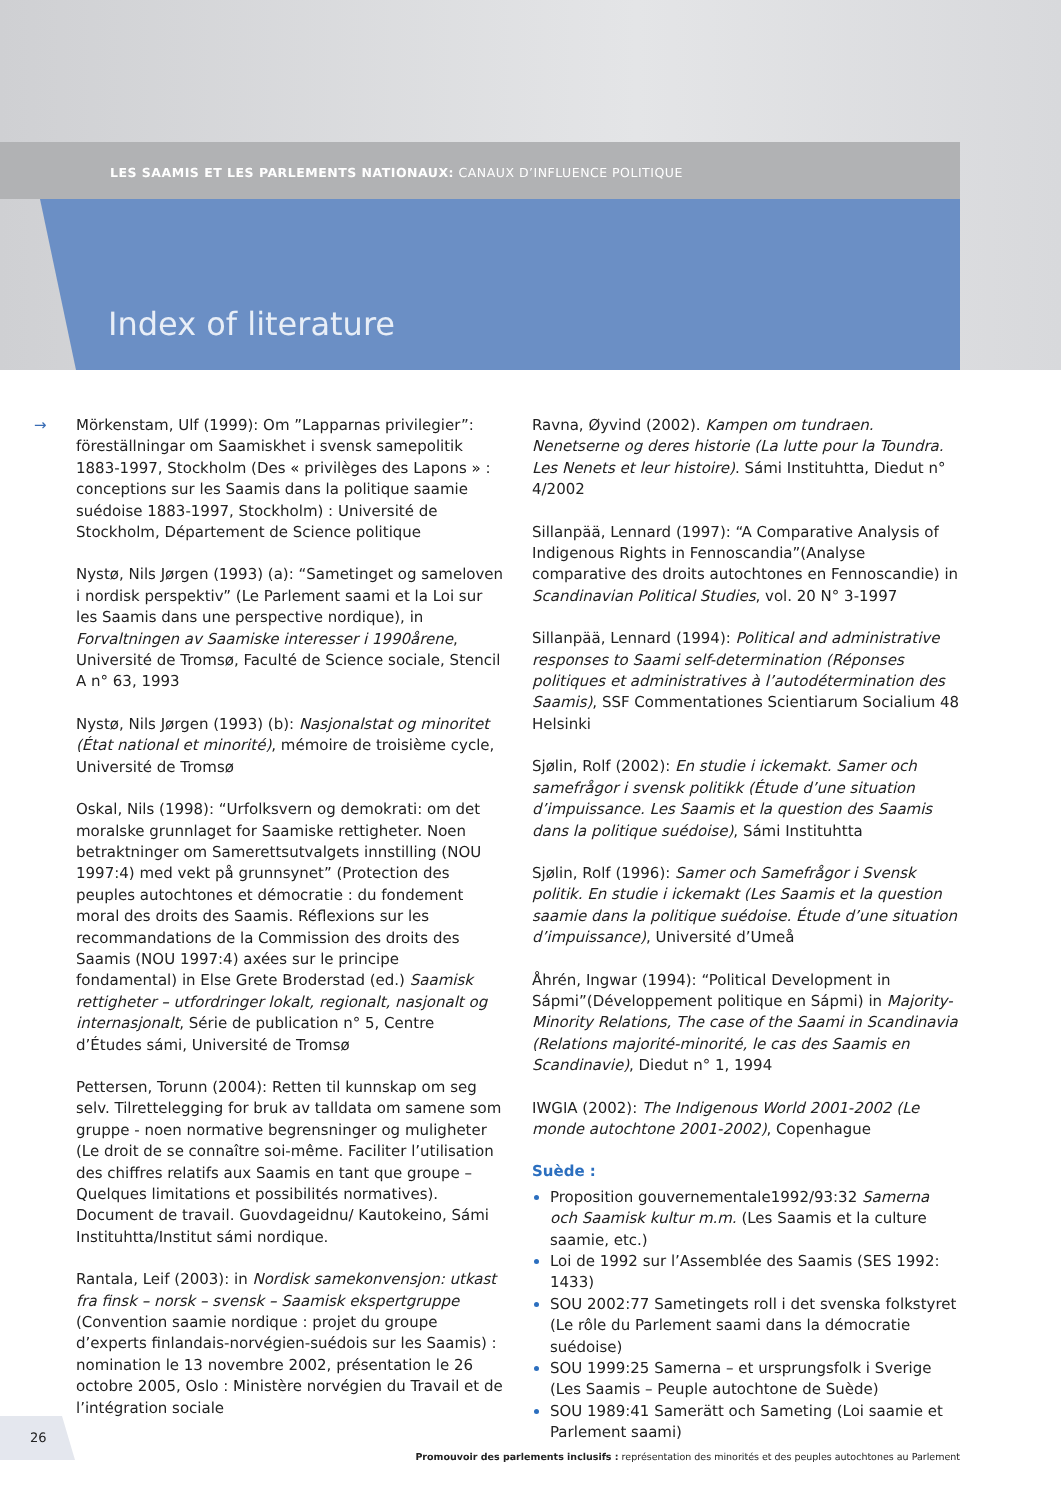LES SAAMIS ET LES PARLEMENTS NATIONAUX: CANAUX D’INFLUENCE POLITIQUE
Index of literature
→
Mörkenstam, Ulf (1999): Om ”Lapparnas privilegier”: föreställningar om Saamiskhet i svensk samepolitik 1883-1997, Stockholm (Des « privilèges des Lapons » : conceptions sur les Saamis dans la politique saamie suédoise 1883-1997, Stockholm) : Université de Stockholm, Département de Science politique
Nystø, Nils Jørgen (1993) (a): “Sametinget og sameloven i nordisk perspektiv” (Le Parlement saami et la Loi sur les Saamis dans une perspective nordique), in Forvaltningen av Saamiske interesser i 1990årene, Université de Tromsø, Faculté de Science sociale, Stencil A n° 63, 1993
Nystø, Nils Jørgen (1993) (b): Nasjonalstat og minoritet (État national et minorité), mémoire de troisième cycle, Université de Tromsø
Oskal, Nils (1998): “Urfolksvern og demokrati: om det moralske grunnlaget for Saamiske rettigheter. Noen betraktninger om Samerettsutvalgets innstilling (NOU 1997:4) med vekt på grunnsynet” (Protection des peuples autochtones et démocratie : du fondement moral des droits des Saamis. Réflexions sur les recommandations de la Commission des droits des Saamis (NOU 1997:4) axées sur le principe fondamental) in Else Grete Broderstad (ed.) Saamisk rettigheter – utfordringer lokalt, regionalt, nasjonalt og internasjonalt, Série de publication n° 5, Centre d’Études sámi, Université de Tromsø
Pettersen, Torunn (2004): Retten til kunnskap om seg selv. Tilrettelegging for bruk av talldata om samene som gruppe - noen normative begrensninger og muligheter (Le droit de se connaître soi-même. Faciliter l’utilisation des chiffres relatifs aux Saamis en tant que groupe – Quelques limitations et possibilités normatives). Document de travail. Guovdageidnu/ Kautokeino, Sámi Instituhtta/Institut sámi nordique.
Rantala, Leif (2003): in Nordisk samekonvensjon: utkast fra finsk – norsk – svensk – Saamisk ekspertgruppe (Convention saamie nordique : projet du groupe d’experts finlandais-norvégien-suédois sur les Saamis) : nomination le 13 novembre 2002, présentation le 26 octobre 2005, Oslo : Ministère norvégien du Travail et de l’intégration sociale
Ravna, Øyvind (2002). Kampen om tundraen. Nenetserne og deres historie (La lutte pour la Toundra. Les Nenets et leur histoire). Sámi Instituhtta, Diedut n° 4/2002
Sillanpää, Lennard (1997): “A Comparative Analysis of Indigenous Rights in Fennoscandia”(Analyse comparative des droits autochtones en Fennoscandie) in Scandinavian Political Studies, vol. 20 N° 3-1997
Sillanpää, Lennard (1994): Political and administrative responses to Saami self-determination (Réponses politiques et administratives à l’autodétermination des Saamis), SSF Commentationes Scientiarum Socialium 48 Helsinki
Sjølin, Rolf (2002): En studie i ickemakt. Samer och samefrågor i svensk politikk (Étude d’une situation d’impuissance. Les Saamis et la question des Saamis dans la politique suédoise), Sámi Instituhtta
Sjølin, Rolf (1996): Samer och Samefrågor i Svensk politik. En studie i ickemakt (Les Saamis et la question saamie dans la politique suédoise. Étude d’une situation d’impuissance), Université d’Umeå
Åhrén, Ingwar (1994): “Political Development in Sápmi”(Développement politique en Sápmi) in Majority-Minority Relations, The case of the Saami in Scandinavia (Relations majorité-minorité, le cas des Saamis en Scandinavie), Diedut n° 1, 1994
IWGIA (2002): The Indigenous World 2001-2002 (Le monde autochtone 2001-2002), Copenhague
Suède :
Proposition gouvernementale1992/93:32 Samerna och Saamisk kultur m.m. (Les Saamis et la culture saamie, etc.)
Loi de 1992 sur l’Assemblée des Saamis (SES 1992: 1433)
SOU 2002:77 Sametingets roll i det svenska folkstyret (Le rôle du Parlement saami dans la démocratie suédoise)
SOU 1999:25 Samerna – et ursprungsfolk i Sverige (Les Saamis – Peuple autochtone de Suède)
SOU 1989:41 Samerätt och Sameting (Loi saamie et Parlement saami)
26
Promouvoir des parlements inclusifs : représentation des minorités et des peuples autochtones au Parlement